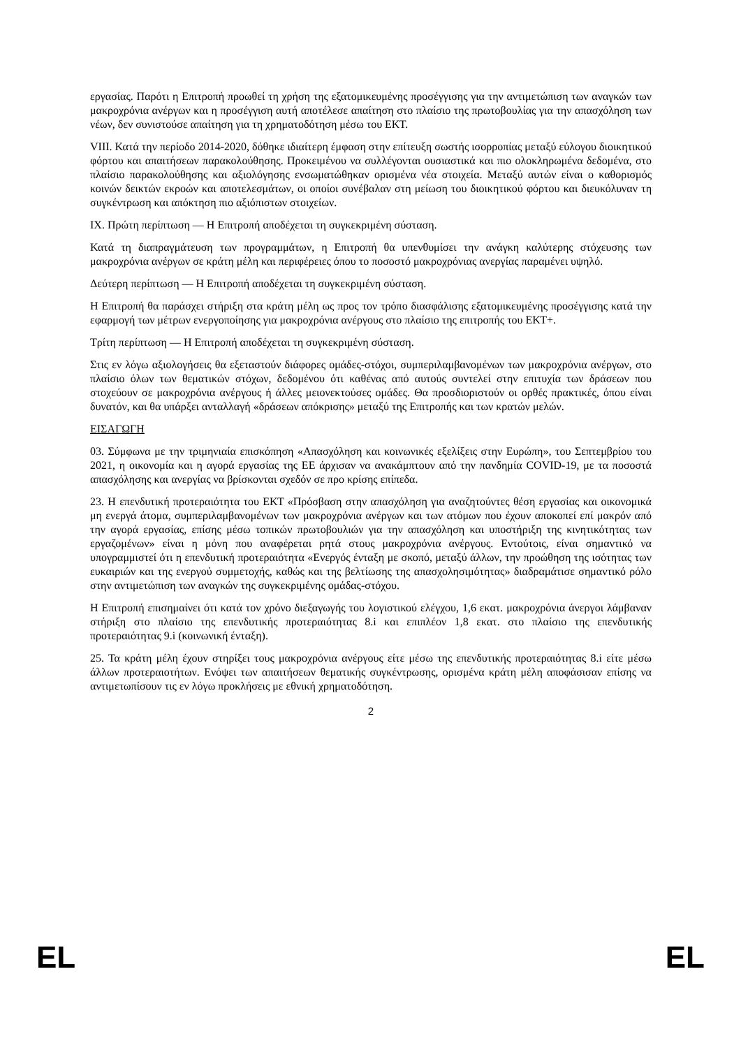εργασίας. Παρότι η Επιτροπή προωθεί τη χρήση της εξατομικευμένης προσέγγισης για την αντιμετώπιση των αναγκών των μακροχρόνια ανέργων και η προσέγγιση αυτή αποτέλεσε απαίτηση στο πλαίσιο της πρωτοβουλίας για την απασχόληση των νέων, δεν συνιστούσε απαίτηση για τη χρηματοδότηση μέσω του ΕΚΤ.
VIII. Κατά την περίοδο 2014-2020, δόθηκε ιδιαίτερη έμφαση στην επίτευξη σωστής ισορροπίας μεταξύ εύλογου διοικητικού φόρτου και απαιτήσεων παρακολούθησης. Προκειμένου να συλλέγονται ουσιαστικά και πιο ολοκληρωμένα δεδομένα, στο πλαίσιο παρακολούθησης και αξιολόγησης ενσωματώθηκαν ορισμένα νέα στοιχεία. Μεταξύ αυτών είναι ο καθορισμός κοινών δεικτών εκροών και αποτελεσμάτων, οι οποίοι συνέβαλαν στη μείωση του διοικητικού φόρτου και διευκόλυναν τη συγκέντρωση και απόκτηση πιο αξιόπιστων στοιχείων.
IX. Πρώτη περίπτωση — Η Επιτροπή αποδέχεται τη συγκεκριμένη σύσταση.
Κατά τη διαπραγμάτευση των προγραμμάτων, η Επιτροπή θα υπενθυμίσει την ανάγκη καλύτερης στόχευσης των μακροχρόνια ανέργων σε κράτη μέλη και περιφέρειες όπου το ποσοστό μακροχρόνιας ανεργίας παραμένει υψηλό.
Δεύτερη περίπτωση — Η Επιτροπή αποδέχεται τη συγκεκριμένη σύσταση.
Η Επιτροπή θα παράσχει στήριξη στα κράτη μέλη ως προς τον τρόπο διασφάλισης εξατομικευμένης προσέγγισης κατά την εφαρμογή των μέτρων ενεργοποίησης για μακροχρόνια ανέργους στο πλαίσιο της επιτροπής του ΕΚΤ+.
Τρίτη περίπτωση — Η Επιτροπή αποδέχεται τη συγκεκριμένη σύσταση.
Στις εν λόγω αξιολογήσεις θα εξεταστούν διάφορες ομάδες-στόχοι, συμπεριλαμβανομένων των μακροχρόνια ανέργων, στο πλαίσιο όλων των θεματικών στόχων, δεδομένου ότι καθένας από αυτούς συντελεί στην επιτυχία των δράσεων που στοχεύουν σε μακροχρόνια ανέργους ή άλλες μειονεκτούσες ομάδες. Θα προσδιοριστούν οι ορθές πρακτικές, όπου είναι δυνατόν, και θα υπάρξει ανταλλαγή «δράσεων απόκρισης» μεταξύ της Επιτροπής και των κρατών μελών.
ΕΙΣΑΓΩΓΗ
03. Σύμφωνα με την τριμηνιαία επισκόπηση «Απασχόληση και κοινωνικές εξελίξεις στην Ευρώπη», του Σεπτεμβρίου του 2021, η οικονομία και η αγορά εργασίας της ΕΕ άρχισαν να ανακάμπτουν από την πανδημία COVID-19, με τα ποσοστά απασχόλησης και ανεργίας να βρίσκονται σχεδόν σε προ κρίσης επίπεδα.
23. Η επενδυτική προτεραιότητα του ΕΚΤ «Πρόσβαση στην απασχόληση για αναζητούντες θέση εργασίας και οικονομικά μη ενεργά άτομα, συμπεριλαμβανομένων των μακροχρόνια ανέργων και των ατόμων που έχουν αποκοπεί επί μακρόν από την αγορά εργασίας, επίσης μέσω τοπικών πρωτοβουλιών για την απασχόληση και υποστήριξη της κινητικότητας των εργαζομένων» είναι η μόνη που αναφέρεται ρητά στους μακροχρόνια ανέργους. Εντούτοις, είναι σημαντικό να υπογραμμιστεί ότι η επενδυτική προτεραιότητα «Ενεργός ένταξη με σκοπό, μεταξύ άλλων, την προώθηση της ισότητας των ευκαιριών και της ενεργού συμμετοχής, καθώς και της βελτίωσης της απασχολησιμότητας» διαδραμάτισε σημαντικό ρόλο στην αντιμετώπιση των αναγκών της συγκεκριμένης ομάδας-στόχου.
Η Επιτροπή επισημαίνει ότι κατά τον χρόνο διεξαγωγής του λογιστικού ελέγχου, 1,6 εκατ. μακροχρόνια άνεργοι λάμβαναν στήριξη στο πλαίσιο της επενδυτικής προτεραιότητας 8.i και επιπλέον 1,8 εκατ. στο πλαίσιο της επενδυτικής προτεραιότητας 9.i (κοινωνική ένταξη).
25. Τα κράτη μέλη έχουν στηρίξει τους μακροχρόνια ανέργους είτε μέσω της επενδυτικής προτεραιότητας 8.i είτε μέσω άλλων προτεραιοτήτων. Ενόψει των απαιτήσεων θεματικής συγκέντρωσης, ορισμένα κράτη μέλη αποφάσισαν επίσης να αντιμετωπίσουν τις εν λόγω προκλήσεις με εθνική χρηματοδότηση.
2
EL EL